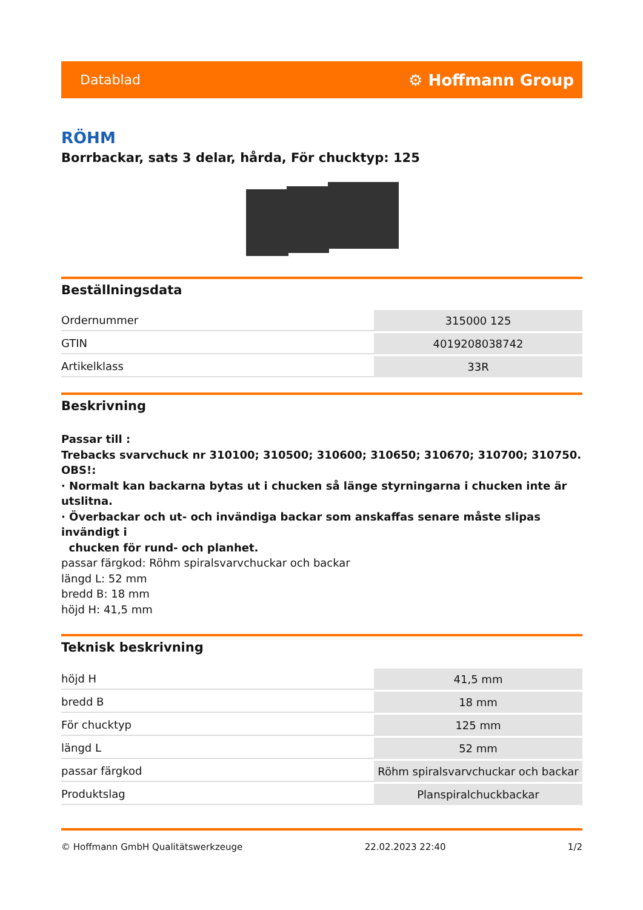Datablad ⚙ Hoffmann Group
RÖHM
Borrbackar, sats 3 delar, hårda, För chucktyp: 125
Beställningsdata
| Ordernummer | 315000 125 |
| GTIN | 4019208038742 |
| Artikelklass | 33R |
Beskrivning
Passar till :
Trebacks svarvchuck nr 310100; 310500; 310600; 310650; 310670; 310700; 310750.
OBS!:
· Normalt kan backarna bytas ut i chucken så länge styrningarna i chucken inte är utslitna.
· Överbackar och ut- och invändiga backar som anskaffas senare måste slipas invändigt i
chucken för rund- och planhet.
passar färgkod: Röhm spiralsvarvchuckar och backar
längd L: 52 mm
bredd B: 18 mm
höjd H: 41,5 mm
Teknisk beskrivning
| höjd H | 41,5 mm |
| bredd B | 18 mm |
| För chucktyp | 125 mm |
| längd L | 52 mm |
| passar färgkod | Röhm spiralsvarvchuckar och backar |
| Produktslag | Planspiralchuckbackar |
© Hoffmann GmbH Qualitätswerkzeuge 22.02.2023 22:40 1/2